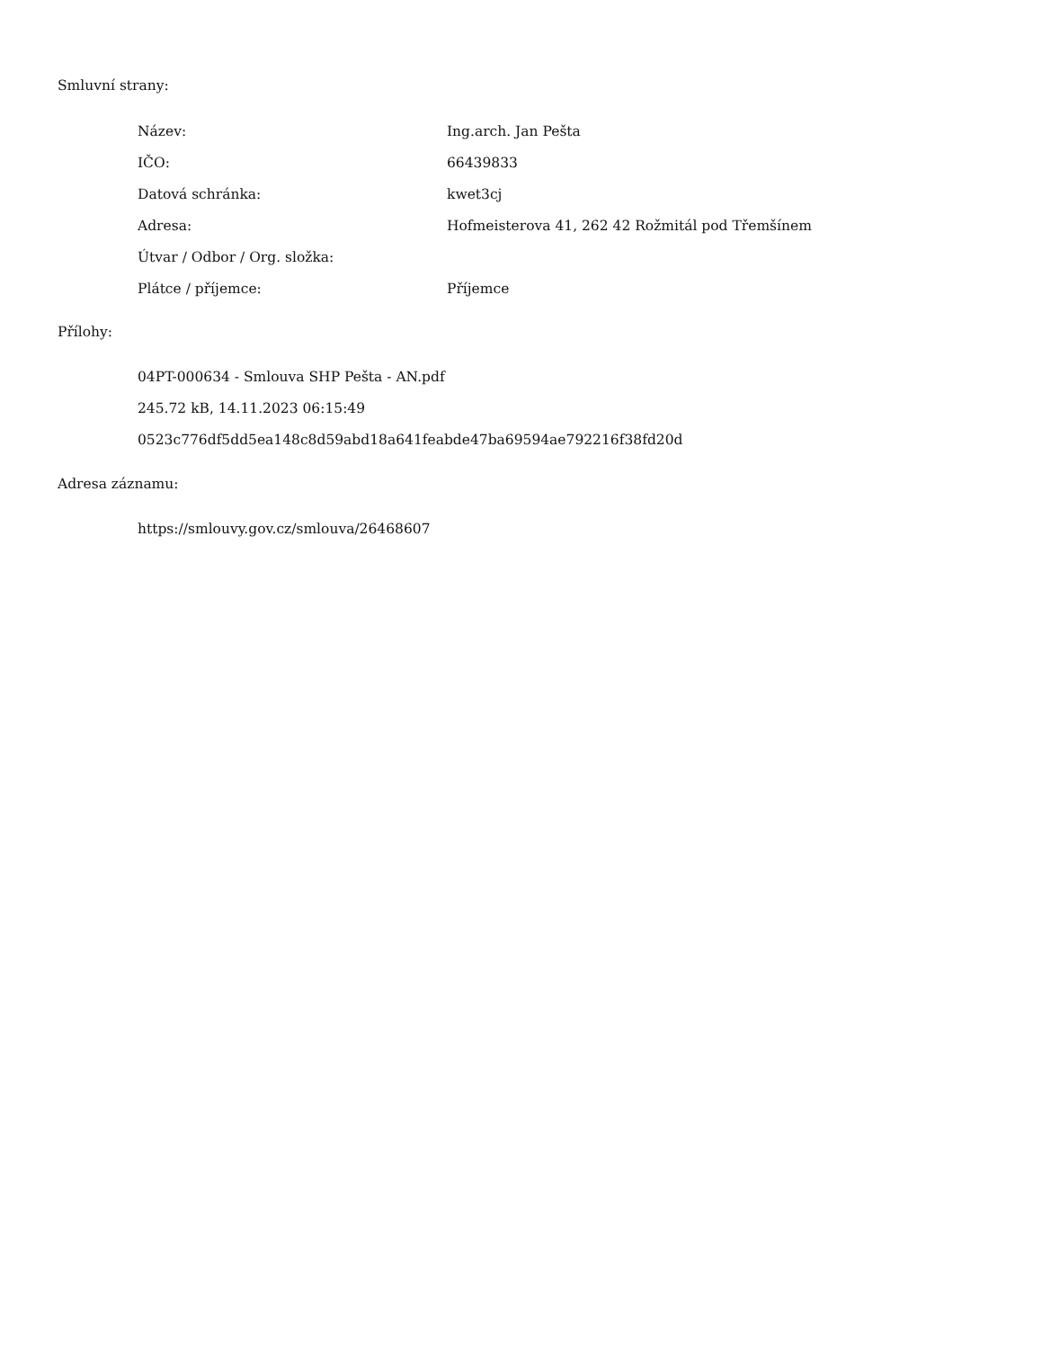Smluvní strany:
| Název: | Ing.arch. Jan Pešta |
| IČO: | 66439833 |
| Datová schránka: | kwet3cj |
| Adresa: | Hofmeisterova 41, 262 42 Rožmitál pod Třemšínem |
| Útvar / Odbor / Org. složka: | |
| Plátce / příjemce: | Příjemce |
Přílohy:
04PT-000634 - Smlouva SHP Pešta - AN.pdf
245.72 kB, 14.11.2023 06:15:49
0523c776df5dd5ea148c8d59abd18a641feabde47ba69594ae792216f38fd20d
Adresa záznamu:
https://smlouvy.gov.cz/smlouva/26468607